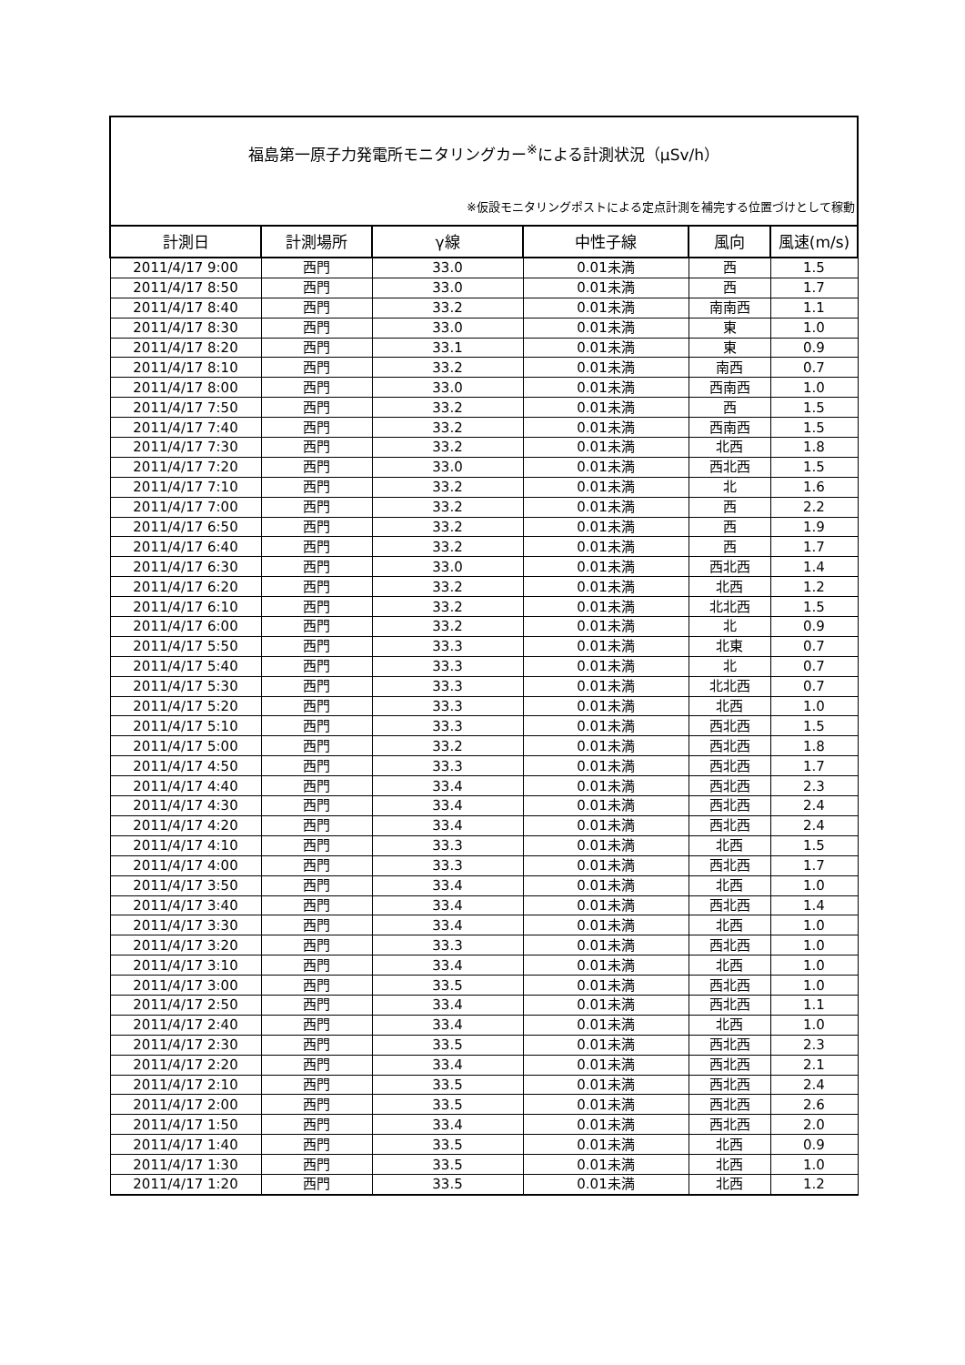福島第一原子力発電所モニタリングカー<sup>※</sup>による計測状況（μSv/h）
※仮設モニタリングポストによる定点計測を補完する位置づけとして稼動
| 計測日 | 計測場所 | γ線 | 中性子線 | 風向 | 風速(m/s) |
| --- | --- | --- | --- | --- | --- |
| 2011/4/17 9:00 | 西門 | 33.0 | 0.01未満 | 西 | 1.5 |
| 2011/4/17 8:50 | 西門 | 33.0 | 0.01未満 | 西 | 1.7 |
| 2011/4/17 8:40 | 西門 | 33.2 | 0.01未満 | 南南西 | 1.1 |
| 2011/4/17 8:30 | 西門 | 33.0 | 0.01未満 | 東 | 1.0 |
| 2011/4/17 8:20 | 西門 | 33.1 | 0.01未満 | 東 | 0.9 |
| 2011/4/17 8:10 | 西門 | 33.2 | 0.01未満 | 南西 | 0.7 |
| 2011/4/17 8:00 | 西門 | 33.0 | 0.01未満 | 西南西 | 1.0 |
| 2011/4/17 7:50 | 西門 | 33.2 | 0.01未満 | 西 | 1.5 |
| 2011/4/17 7:40 | 西門 | 33.2 | 0.01未満 | 西南西 | 1.5 |
| 2011/4/17 7:30 | 西門 | 33.2 | 0.01未満 | 北西 | 1.8 |
| 2011/4/17 7:20 | 西門 | 33.0 | 0.01未満 | 西北西 | 1.5 |
| 2011/4/17 7:10 | 西門 | 33.2 | 0.01未満 | 北 | 1.6 |
| 2011/4/17 7:00 | 西門 | 33.2 | 0.01未満 | 西 | 2.2 |
| 2011/4/17 6:50 | 西門 | 33.2 | 0.01未満 | 西 | 1.9 |
| 2011/4/17 6:40 | 西門 | 33.2 | 0.01未満 | 西 | 1.7 |
| 2011/4/17 6:30 | 西門 | 33.0 | 0.01未満 | 西北西 | 1.4 |
| 2011/4/17 6:20 | 西門 | 33.2 | 0.01未満 | 北西 | 1.2 |
| 2011/4/17 6:10 | 西門 | 33.2 | 0.01未満 | 北北西 | 1.5 |
| 2011/4/17 6:00 | 西門 | 33.2 | 0.01未満 | 北 | 0.9 |
| 2011/4/17 5:50 | 西門 | 33.3 | 0.01未満 | 北東 | 0.7 |
| 2011/4/17 5:40 | 西門 | 33.3 | 0.01未満 | 北 | 0.7 |
| 2011/4/17 5:30 | 西門 | 33.3 | 0.01未満 | 北北西 | 0.7 |
| 2011/4/17 5:20 | 西門 | 33.3 | 0.01未満 | 北西 | 1.0 |
| 2011/4/17 5:10 | 西門 | 33.3 | 0.01未満 | 西北西 | 1.5 |
| 2011/4/17 5:00 | 西門 | 33.2 | 0.01未満 | 西北西 | 1.8 |
| 2011/4/17 4:50 | 西門 | 33.3 | 0.01未満 | 西北西 | 1.7 |
| 2011/4/17 4:40 | 西門 | 33.4 | 0.01未満 | 西北西 | 2.3 |
| 2011/4/17 4:30 | 西門 | 33.4 | 0.01未満 | 西北西 | 2.4 |
| 2011/4/17 4:20 | 西門 | 33.4 | 0.01未満 | 西北西 | 2.4 |
| 2011/4/17 4:10 | 西門 | 33.3 | 0.01未満 | 北西 | 1.5 |
| 2011/4/17 4:00 | 西門 | 33.3 | 0.01未満 | 西北西 | 1.7 |
| 2011/4/17 3:50 | 西門 | 33.4 | 0.01未満 | 北西 | 1.0 |
| 2011/4/17 3:40 | 西門 | 33.4 | 0.01未満 | 西北西 | 1.4 |
| 2011/4/17 3:30 | 西門 | 33.4 | 0.01未満 | 北西 | 1.0 |
| 2011/4/17 3:20 | 西門 | 33.3 | 0.01未満 | 西北西 | 1.0 |
| 2011/4/17 3:10 | 西門 | 33.4 | 0.01未満 | 北西 | 1.0 |
| 2011/4/17 3:00 | 西門 | 33.5 | 0.01未満 | 西北西 | 1.0 |
| 2011/4/17 2:50 | 西門 | 33.4 | 0.01未満 | 西北西 | 1.1 |
| 2011/4/17 2:40 | 西門 | 33.4 | 0.01未満 | 北西 | 1.0 |
| 2011/4/17 2:30 | 西門 | 33.5 | 0.01未満 | 西北西 | 2.3 |
| 2011/4/17 2:20 | 西門 | 33.4 | 0.01未満 | 西北西 | 2.1 |
| 2011/4/17 2:10 | 西門 | 33.5 | 0.01未満 | 西北西 | 2.4 |
| 2011/4/17 2:00 | 西門 | 33.5 | 0.01未満 | 西北西 | 2.6 |
| 2011/4/17 1:50 | 西門 | 33.4 | 0.01未満 | 西北西 | 2.0 |
| 2011/4/17 1:40 | 西門 | 33.5 | 0.01未満 | 北西 | 0.9 |
| 2011/4/17 1:30 | 西門 | 33.5 | 0.01未満 | 北西 | 1.0 |
| 2011/4/17 1:20 | 西門 | 33.5 | 0.01未満 | 北西 | 1.2 |